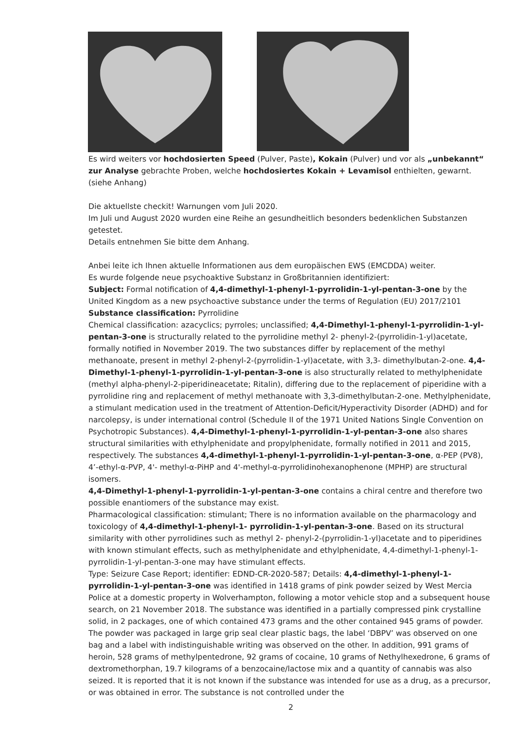Es wird weiters vor hochdosierten Speed (Pulver, Paste), Kokain (Pulver) und vor als „unbekannt“ zur Analyse gebrachte Proben, welche hochdosiertes Kokain + Levamisol enthielten, gewarnt. (siehe Anhang)
Die aktuellste checkit! Warnungen vom Juli 2020.
Im Juli und August 2020 wurden eine Reihe an gesundheitlich besonders bedenklichen Substanzen getestet.
Details entnehmen Sie bitte dem Anhang.
Anbei leite ich Ihnen aktuelle Informationen aus dem europäischen EWS (EMCDDA) weiter.
Es wurde folgende neue psychoaktive Substanz in Großbritannien identifiziert:
Subject: Formal notification of 4,4-dimethyl-1-phenyl-1-pyrrolidin-1-yl-pentan-3-one by the United Kingdom as a new psychoactive substance under the terms of Regulation (EU) 2017/2101
Substance classification: Pyrrolidine
Chemical classification: azacyclics; pyrroles; unclassified; 4,4-Dimethyl-1-phenyl-1-pyrrolidin-1-yl-pentan-3-one is structurally related to the pyrrolidine methyl 2- phenyl-2-(pyrrolidin-1-yl)acetate, formally notified in November 2019. The two substances differ by replacement of the methyl methanoate, present in methyl 2-phenyl-2-(pyrrolidin-1-yl)acetate, with 3,3- dimethylbutan-2-one. 4,4-Dimethyl-1-phenyl-1-pyrrolidin-1-yl-pentan-3-one is also structurally related to methylphenidate (methyl alpha-phenyl-2-piperidineacetate; Ritalin), differing due to the replacement of piperidine with a pyrrolidine ring and replacement of methyl methanoate with 3,3-dimethylbutan-2-one. Methylphenidate, a stimulant medication used in the treatment of Attention-Deficit/Hyperactivity Disorder (ADHD) and for narcolepsy, is under international control (Schedule II of the 1971 United Nations Single Convention on Psychotropic Substances). 4,4-Dimethyl-1-phenyl-1-pyrrolidin-1-yl-pentan-3-one also shares structural similarities with ethylphenidate and propylphenidate, formally notified in 2011 and 2015, respectively. The substances 4,4-dimethyl-1-phenyl-1-pyrrolidin-1-yl-pentan-3-one, α-PEP (PV8), 4’-ethyl-α-PVP, 4'- methyl-α-PiHP and 4'-methyl-α-pyrrolidinohexanophenone (MPHP) are structural isomers.
4,4-Dimethyl-1-phenyl-1-pyrrolidin-1-yl-pentan-3-one contains a chiral centre and therefore two possible enantiomers of the substance may exist.
Pharmacological classification: stimulant; There is no information available on the pharmacology and toxicology of 4,4-dimethyl-1-phenyl-1- pyrrolidin-1-yl-pentan-3-one. Based on its structural similarity with other pyrrolidines such as methyl 2- phenyl-2-(pyrrolidin-1-yl)acetate and to piperidines with known stimulant effects, such as methylphenidate and ethylphenidate, 4,4-dimethyl-1-phenyl-1-pyrrolidin-1-yl-pentan-3-one may have stimulant effects.
Type: Seizure Case Report; identifier: EDND-CR-2020-587; Details: 4,4-dimethyl-1-phenyl-1-pyrrolidin-1-yl-pentan-3-one was identified in 1418 grams of pink powder seized by West Mercia Police at a domestic property in Wolverhampton, following a motor vehicle stop and a subsequent house search, on 21 November 2018. The substance was identified in a partially compressed pink crystalline solid, in 2 packages, one of which contained 473 grams and the other contained 945 grams of powder. The powder was packaged in large grip seal clear plastic bags, the label ‘DBPV’ was observed on one bag and a label with indistinguishable writing was observed on the other. In addition, 991 grams of heroin, 528 grams of methylpentedrone, 92 grams of cocaine, 10 grams of Nethylhexedrone, 6 grams of dextromethorphan, 19.7 kilograms of a benzocaine/lactose mix and a quantity of cannabis was also seized. It is reported that it is not known if the substance was intended for use as a drug, as a precursor, or was obtained in error. The substance is not controlled under the
2